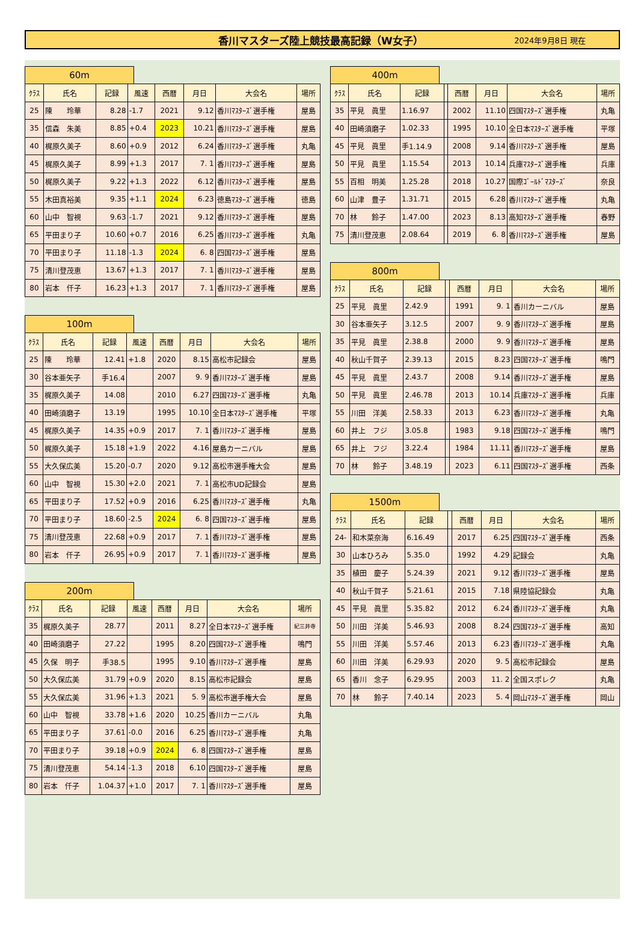香川マスターズ陸上競技最高記録（W女子） 2024年9月8日 現在
60m
| ｸﾗｽ | 氏名 | 記録 | 風速 | 西暦 | 月日 | 大会名 | 場所 |
| --- | --- | --- | --- | --- | --- | --- | --- |
| 25 | 陳 玲華 | 8.28 | -1.7 | 2021 | 9.12 | 香川ﾏｽﾀｰｽﾞ選手権 | 屋島 |
| 35 | 信森 朱美 | 8.85 | +0.4 | 2023 | 10.21 | 香川ﾏｽﾀｰｽﾞ選手権 | 屋島 |
| 40 | 梶原久美子 | 8.60 | +0.9 | 2012 | 6.24 | 香川ﾏｽﾀｰｽﾞ選手権 | 丸亀 |
| 45 | 梶原久美子 | 8.99 | +1.3 | 2017 | 7. 1 | 香川ﾏｽﾀｰｽﾞ選手権 | 屋島 |
| 50 | 梶原久美子 | 9.22 | +1.3 | 2022 | 6.12 | 香川ﾏｽﾀｰｽﾞ選手権 | 屋島 |
| 55 | 木田真裕美 | 9.35 | +1.1 | 2024 | 6.23 | 徳島ﾏｽﾀｰｽﾞ選手権 | 徳島 |
| 60 | 山中 智視 | 9.63 | -1.7 | 2021 | 9.12 | 香川ﾏｽﾀｰｽﾞ選手権 | 屋島 |
| 65 | 平田まり子 | 10.60 | +0.7 | 2016 | 6.25 | 香川ﾏｽﾀｰｽﾞ選手権 | 丸亀 |
| 70 | 平田まり子 | 11.18 | -1.3 | 2024 | 6. 8 | 四国ﾏｽﾀｰｽﾞ選手権 | 屋島 |
| 75 | 清川登茂恵 | 13.67 | +1.3 | 2017 | 7. 1 | 香川ﾏｽﾀｰｽﾞ選手権 | 屋島 |
| 80 | 岩本 仟子 | 16.23 | +1.3 | 2017 | 7. 1 | 香川ﾏｽﾀｰｽﾞ選手権 | 屋島 |
100m
| ｸﾗｽ | 氏名 | 記録 | 風速 | 西暦 | 月日 | 大会名 | 場所 |
| --- | --- | --- | --- | --- | --- | --- | --- |
| 25 | 陳 玲華 | 12.41 | +1.8 | 2020 | 8.15 | 高松市記録会 | 屋島 |
| 30 | 谷本亜矢子 | 手16.4 | | 2007 | 9. 9 | 香川ﾏｽﾀｰｽﾞ選手権 | 屋島 |
| 35 | 梶原久美子 | 14.08 | | 2010 | 6.27 | 四国ﾏｽﾀｰｽﾞ選手権 | 丸亀 |
| 40 | 田崎須磨子 | 13.19 | | 1995 | 10.10 | 全日本ﾏｽﾀｰｽﾞ選手権 | 平塚 |
| 45 | 梶原久美子 | 14.35 | +0.9 | 2017 | 7. 1 | 香川ﾏｽﾀｰｽﾞ選手権 | 屋島 |
| 50 | 梶原久美子 | 15.18 | +1.9 | 2022 | 4.16 | 屋島カーニバル | 屋島 |
| 55 | 大久保広美 | 15.20 | -0.7 | 2020 | 9.12 | 高松市選手権大会 | 屋島 |
| 60 | 山中 智視 | 15.30 | +2.0 | 2021 | 7. 1 | 高松市UD記録会 | 屋島 |
| 65 | 平田まり子 | 17.52 | +0.9 | 2016 | 6.25 | 香川ﾏｽﾀｰｽﾞ選手権 | 丸亀 |
| 70 | 平田まり子 | 18.60 | -2.5 | 2024 | 6. 8 | 四国ﾏｽﾀｰｽﾞ選手権 | 屋島 |
| 75 | 清川登茂恵 | 22.68 | +0.9 | 2017 | 7. 1 | 香川ﾏｽﾀｰｽﾞ選手権 | 屋島 |
| 80 | 岩本 仟子 | 26.95 | +0.9 | 2017 | 7. 1 | 香川ﾏｽﾀｰｽﾞ選手権 | 屋島 |
200m
| ｸﾗｽ | 氏名 | 記録 | 風速 | 西暦 | 月日 | 大会名 | 場所 |
| --- | --- | --- | --- | --- | --- | --- | --- |
| 35 | 梶原久美子 | 28.77 | | 2011 | 8.27 | 全日本ﾏｽﾀｰｽﾞ選手権 | 紀三井寺 |
| 40 | 田崎須磨子 | 27.22 | | 1995 | 8.20 | 四国ﾏｽﾀｰｽﾞ選手権 | 鳴門 |
| 45 | 久保 明子 | 手38.5 | | 1995 | 9.10 | 香川ﾏｽﾀｰｽﾞ選手権 | 屋島 |
| 50 | 大久保広美 | 31.79 | +0.9 | 2020 | 8.15 | 高松市記録会 | 屋島 |
| 55 | 大久保広美 | 31.96 | +1.3 | 2021 | 5. 9 | 高松市選手権大会 | 屋島 |
| 60 | 山中 智視 | 33.78 | +1.6 | 2020 | 10.25 | 香川カーニバル | 丸亀 |
| 65 | 平田まり子 | 37.61 | -0.0 | 2016 | 6.25 | 香川ﾏｽﾀｰｽﾞ選手権 | 丸亀 |
| 70 | 平田まり子 | 39.18 | +0.9 | 2024 | 6. 8 | 四国ﾏｽﾀｰｽﾞ選手権 | 屋島 |
| 75 | 清川登茂恵 | 54.14 | -1.3 | 2018 | 6.10 | 四国ﾏｽﾀｰｽﾞ選手権 | 屋島 |
| 80 | 岩本 仟子 | 1.04.37 | +1.0 | 2017 | 7. 1 | 香川ﾏｽﾀｰｽﾞ選手権 | 屋島 |
400m
| ｸﾗｽ | 氏名 | 記録 | | 西暦 | 月日 | 大会名 | 場所 |
| --- | --- | --- | --- | --- | --- | --- | --- |
| 35 | 平見 眞里 | 1.16.97 | | 2002 | 11.10 | 四国ﾏｽﾀｰｽﾞ選手権 | 丸亀 |
| 40 | 田崎須磨子 | 1.02.33 | | 1995 | 10.10 | 全日本ﾏｽﾀｰｽﾞ選手権 | 平塚 |
| 45 | 平見 眞里 | 手1.14.9 | | 2008 | 9.14 | 香川ﾏｽﾀｰｽﾞ選手権 | 屋島 |
| 50 | 平見 眞里 | 1.15.54 | | 2013 | 10.14 | 兵庫ﾏｽﾀｰｽﾞ選手権 | 兵庫 |
| 55 | 百相 明美 | 1.25.28 | | 2018 | 10.27 | 国際ｺﾞｰﾙﾄﾞﾏｽﾀｰｽﾞ | 奈良 |
| 60 | 山津 豊子 | 1.31.71 | | 2015 | 6.28 | 香川ﾏｽﾀｰｽﾞ選手権 | 丸亀 |
| 70 | 林 鈴子 | 1.47.00 | | 2023 | 8.13 | 高知ﾏｽﾀｰｽﾞ選手権 | 春野 |
| 75 | 清川登茂恵 | 2.08.64 | | 2019 | 6. 8 | 香川ﾏｽﾀｰｽﾞ選手権 | 屋島 |
800m
| ｸﾗｽ | 氏名 | 記録 | | 西暦 | 月日 | 大会名 | 場所 |
| --- | --- | --- | --- | --- | --- | --- | --- |
| 25 | 平見 眞里 | 2.42.9 | | 1991 | 9. 1 | 香川カーニバル | 屋島 |
| 30 | 谷本亜矢子 | 3.12.5 | | 2007 | 9. 9 | 香川ﾏｽﾀｰｽﾞ選手権 | 屋島 |
| 35 | 平見 眞里 | 2.38.8 | | 2000 | 9. 9 | 香川ﾏｽﾀｰｽﾞ選手権 | 屋島 |
| 40 | 秋山千賀子 | 2.39.13 | | 2015 | 8.23 | 四国ﾏｽﾀｰｽﾞ選手権 | 鳴門 |
| 45 | 平見 眞里 | 2.43.7 | | 2008 | 9.14 | 香川ﾏｽﾀｰｽﾞ選手権 | 屋島 |
| 50 | 平見 眞里 | 2.46.78 | | 2013 | 10.14 | 兵庫ﾏｽﾀｰｽﾞ選手権 | 兵庫 |
| 55 | 川田 洋美 | 2.58.33 | | 2013 | 6.23 | 香川ﾏｽﾀｰｽﾞ選手権 | 丸亀 |
| 60 | 井上 フジ | 3.05.8 | | 1983 | 9.18 | 四国ﾏｽﾀｰｽﾞ選手権 | 鳴門 |
| 65 | 井上 フジ | 3.22.4 | | 1984 | 11.11 | 香川ﾏｽﾀｰｽﾞ選手権 | 屋島 |
| 70 | 林 鈴子 | 3.48.19 | | 2023 | 6.11 | 四国ﾏｽﾀｰｽﾞ選手権 | 西条 |
1500m
| ｸﾗｽ | 氏名 | 記録 | | 西暦 | 月日 | 大会名 | 場所 |
| --- | --- | --- | --- | --- | --- | --- | --- |
| 24- | 和木菜奈海 | 6.16.49 | | 2017 | 6.25 | 四国ﾏｽﾀｰｽﾞ選手権 | 西条 |
| 30 | 山本ひろみ | 5.35.0 | | 1992 | 4.29 | 記録会 | 丸亀 |
| 35 | 植田 慶子 | 5.24.39 | | 2021 | 9.12 | 香川ﾏｽﾀｰｽﾞ選手権 | 屋島 |
| 40 | 秋山千賀子 | 5.21.61 | | 2015 | 7.18 | 県陸協記録会 | 丸亀 |
| 45 | 平見 眞里 | 5.35.82 | | 2012 | 6.24 | 香川ﾏｽﾀｰｽﾞ選手権 | 丸亀 |
| 50 | 川田 洋美 | 5.46.93 | | 2008 | 8.24 | 四国ﾏｽﾀｰｽﾞ選手権 | 高知 |
| 55 | 川田 洋美 | 5.57.46 | | 2013 | 6.23 | 香川ﾏｽﾀｰｽﾞ選手権 | 丸亀 |
| 60 | 川田 洋美 | 6.29.93 | | 2020 | 9. 5 | 高松市記録会 | 屋島 |
| 65 | 香川 念子 | 6.29.95 | | 2003 | 11. 2 | 全国スポレク | 丸亀 |
| 70 | 林 鈴子 | 7.40.14 | | 2023 | 5. 4 | 岡山ﾏｽﾀｰｽﾞ選手権 | 岡山 |